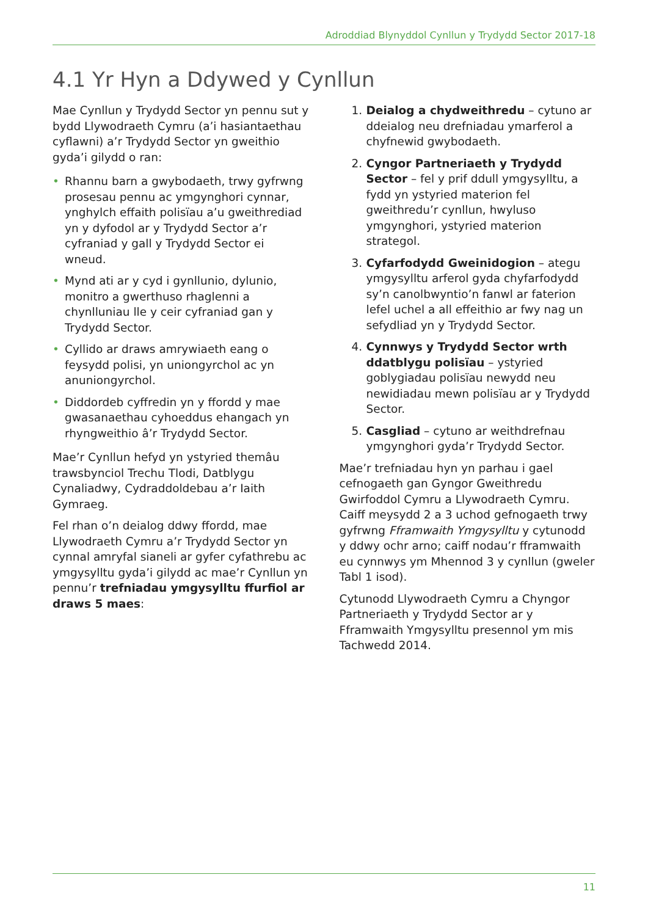Adroddiad Blynyddol Cynllun y Trydydd Sector 2017-18
4.1 Yr Hyn a Ddywed y Cynllun
Mae Cynllun y Trydydd Sector yn pennu sut y bydd Llywodraeth Cymru (a’i hasiantaethau cyflawni) a’r Trydydd Sector yn gweithio gyda’i gilydd o ran:
• Rhannu barn a gwybodaeth, trwy gyfrwng prosesau pennu ac ymgynghori cynnar, ynghylch effaith polisïau a’u gweithrediad yn y dyfodol ar y Trydydd Sector a’r cyfraniad y gall y Trydydd Sector ei wneud.
• Mynd ati ar y cyd i gynllunio, dylunio, monitro a gwerthuso rhaglenni a chynlluniau lle y ceir cyfraniad gan y Trydydd Sector.
• Cyllido ar draws amrywiaeth eang o feysydd polisi, yn uniongyrchol ac yn anuniongyrchol.
• Diddordeb cyffredin yn y ffordd y mae gwasanaethau cyhoeddus ehangach yn rhyngweithio â’r Trydydd Sector.
Mae’r Cynllun hefyd yn ystyried themâu trawsbynciol Trechu Tlodi, Datblygu Cynaliadwy, Cydraddoldebau a’r Iaith Gymraeg.
Fel rhan o’n deialog ddwy ffordd, mae Llywodraeth Cymru a’r Trydydd Sector yn cynnal amryfal sianeli ar gyfer cyfathrebu ac ymgysylltu gyda’i gilydd ac mae’r Cynllun yn pennu’r trefniadau ymgysylltu ffurfiol ar draws 5 maes:
1. Deialog a chydweithredu – cytuno ar ddeialog neu drefniadau ymarferol a chyfnewid gwybodaeth.
2. Cyngor Partneriaeth y Trydydd Sector – fel y prif ddull ymgysylltu, a fydd yn ystyried materion fel gweithredu’r cynllun, hwyluso ymgynghori, ystyried materion strategol.
3. Cyfarfodydd Gweinidogion – ategu ymgysylltu arferol gyda chyfarfodydd sy’n canolbwyntio’n fanwl ar faterion lefel uchel a all effeithio ar fwy nag un sefydliad yn y Trydydd Sector.
4. Cynnwys y Trydydd Sector wrth ddatblygu polisïau – ystyried goblygiadau polisïau newydd neu newidiadau mewn polisïau ar y Trydydd Sector.
5. Casgliad – cytuno ar weithdrefnau ymgynghori gyda’r Trydydd Sector.
Mae’r trefniadau hyn yn parhau i gael cefnogaeth gan Gyngor Gweithredu Gwirfoddol Cymru a Llywodraeth Cymru. Caiff meysydd 2 a 3 uchod gefnogaeth trwy gyfrwng Fframwaith Ymgysylltu y cytunodd y ddwy ochr arno; caiff nodau’r fframwaith eu cynnwys ym Mhennod 3 y cynllun (gweler Tabl 1 isod).
Cytunodd Llywodraeth Cymru a Chyngor Partneriaeth y Trydydd Sector ar y Fframwaith Ymgysylltu presennol ym mis Tachwedd 2014.
11